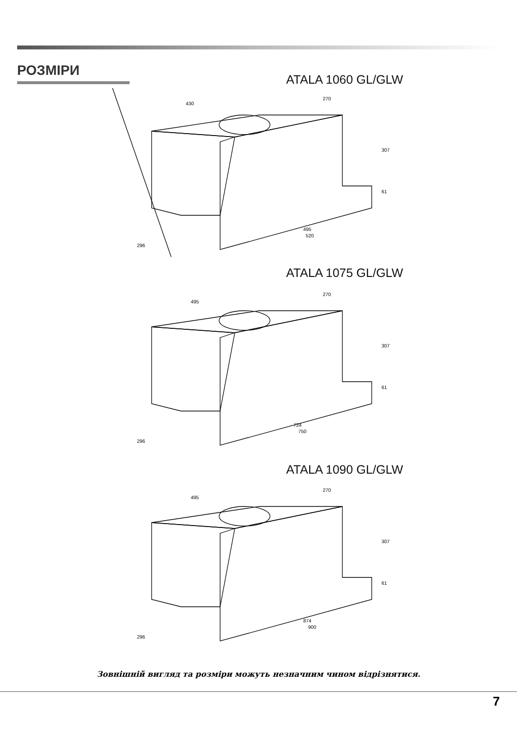РОЗМІРИ
ATALA 1060 GL/GLW
430
270
307
61
495
520
296
ATALA 1075 GL/GLW
495
270
307
61
724
750
296
ATALA 1090 GL/GLW
495
270
307
61
874
900
296
Зовнішній вигляд та розміри можуть незначним чином відрізнятися.
7